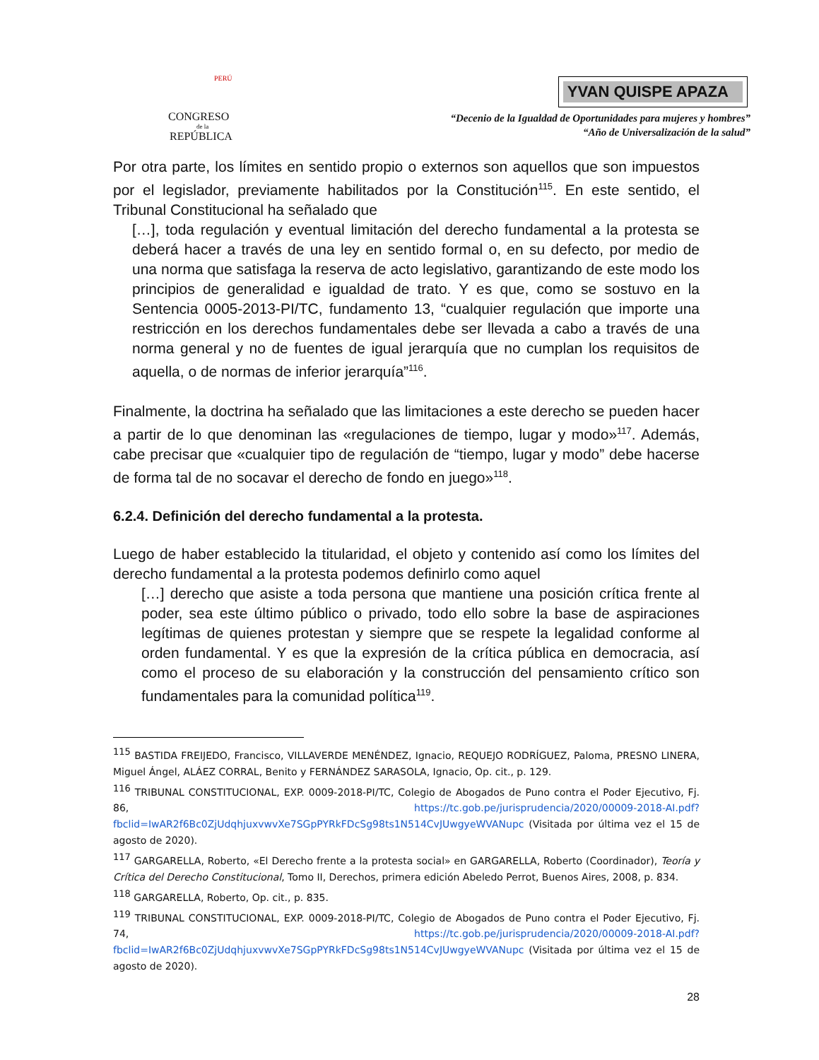PERÚ
CONGRESO
de la
REPÚBLICA
YVAN QUISPE APAZA
“Decenio de la Igualdad de Oportunidades para mujeres y hombres”
“Año de Universalización de la salud”
Por otra parte, los límites en sentido propio o externos son aquellos que son impuestos por el legislador, previamente habilitados por la Constitución<sup>115</sup>. En este sentido, el Tribunal Constitucional ha señalado que
[…], toda regulación y eventual limitación del derecho fundamental a la protesta se deberá hacer a través de una ley en sentido formal o, en su defecto, por medio de una norma que satisfaga la reserva de acto legislativo, garantizando de este modo los principios de generalidad e igualdad de trato. Y es que, como se sostuvo en la Sentencia 0005-2013-PI/TC, fundamento 13, “cualquier regulación que importe una restricción en los derechos fundamentales debe ser llevada a cabo a través de una norma general y no de fuentes de igual jerarquía que no cumplan los requisitos de aquella, o de normas de inferior jerarquía”<sup>116</sup>.
Finalmente, la doctrina ha señalado que las limitaciones a este derecho se pueden hacer a partir de lo que denominan las «regulaciones de tiempo, lugar y modo»<sup>117</sup>. Además, cabe precisar que «cualquier tipo de regulación de “tiempo, lugar y modo” debe hacerse de forma tal de no socavar el derecho de fondo en juego»<sup>118</sup>.
6.2.4. Definición del derecho fundamental a la protesta.
Luego de haber establecido la titularidad, el objeto y contenido así como los límites del derecho fundamental a la protesta podemos definirlo como aquel
[…] derecho que asiste a toda persona que mantiene una posición crítica frente al poder, sea este último público o privado, todo ello sobre la base de aspiraciones legítimas de quienes protestan y siempre que se respete la legalidad conforme al orden fundamental. Y es que la expresión de la crítica pública en democracia, así como el proceso de su elaboración y la construcción del pensamiento crítico son fundamentales para la comunidad política<sup>119</sup>.
<sup>115</sup> BASTIDA FREIJEDO, Francisco, VILLAVERDE MENÉNDEZ, Ignacio, REQUEJO RODRÍGUEZ, Paloma, PRESNO LINERA, Miguel Ángel, ALÁEZ CORRAL, Benito y FERNÁNDEZ SARASOLA, Ignacio, Op. cit., p. 129.
<sup>116</sup> TRIBUNAL CONSTITUCIONAL, EXP. 0009-2018-PI/TC, Colegio de Abogados de Puno contra el Poder Ejecutivo, Fj. 86, https://tc.gob.pe/jurisprudencia/2020/00009-2018-AI.pdf?fbclid=IwAR2f6Bc0ZjUdqhjuxvwvXe7SGpPYRkFDcSg98ts1N514CvJUwgyeWVANupc (Visitada por última vez el 15 de agosto de 2020).
<sup>117</sup> GARGARELLA, Roberto, «El Derecho frente a la protesta social» en GARGARELLA, Roberto (Coordinador), Teoría y Crítica del Derecho Constitucional, Tomo II, Derechos, primera edición Abeledo Perrot, Buenos Aires, 2008, p. 834.
<sup>118</sup> GARGARELLA, Roberto, Op. cit., p. 835.
<sup>119</sup> TRIBUNAL CONSTITUCIONAL, EXP. 0009-2018-PI/TC, Colegio de Abogados de Puno contra el Poder Ejecutivo, Fj. 74, https://tc.gob.pe/jurisprudencia/2020/00009-2018-AI.pdf?fbclid=IwAR2f6Bc0ZjUdqhjuxvwvXe7SGpPYRkFDcSg98ts1N514CvJUwgyeWVANupc (Visitada por última vez el 15 de agosto de 2020).
28